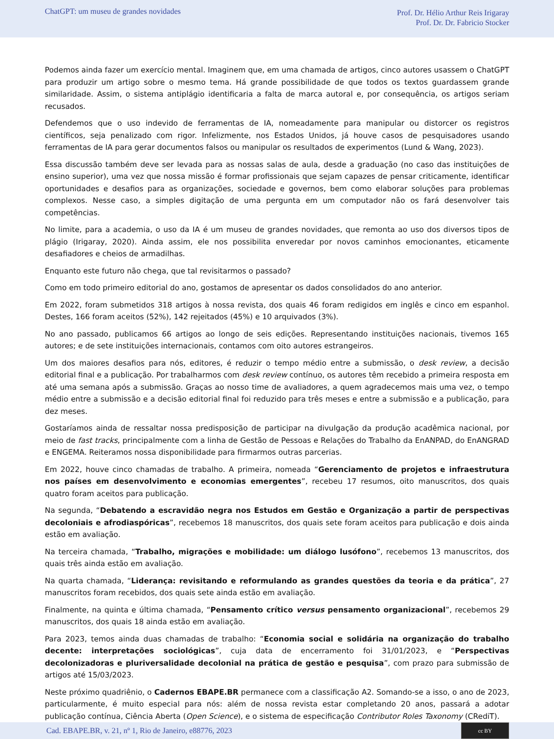ChatGPT: um museu de grandes novidades
Prof. Dr. Hélio Arthur Reis Irigaray
Prof. Dr. Dr. Fabricio Stocker
Podemos ainda fazer um exercício mental. Imaginem que, em uma chamada de artigos, cinco autores usassem o ChatGPT para produzir um artigo sobre o mesmo tema. Há grande possibilidade de que todos os textos guardassem grande similaridade. Assim, o sistema antiplágio identificaria a falta de marca autoral e, por consequência, os artigos seriam recusados.
Defendemos que o uso indevido de ferramentas de IA, nomeadamente para manipular ou distorcer os registros científicos, seja penalizado com rigor. Infelizmente, nos Estados Unidos, já houve casos de pesquisadores usando ferramentas de IA para gerar documentos falsos ou manipular os resultados de experimentos (Lund & Wang, 2023).
Essa discussão também deve ser levada para as nossas salas de aula, desde a graduação (no caso das instituições de ensino superior), uma vez que nossa missão é formar profissionais que sejam capazes de pensar criticamente, identificar oportunidades e desafios para as organizações, sociedade e governos, bem como elaborar soluções para problemas complexos. Nesse caso, a simples digitação de uma pergunta em um computador não os fará desenvolver tais competências.
No limite, para a academia, o uso da IA é um museu de grandes novidades, que remonta ao uso dos diversos tipos de plágio (Irigaray, 2020). Ainda assim, ele nos possibilita enveredar por novos caminhos emocionantes, eticamente desafiadores e cheios de armadilhas.
Enquanto este futuro não chega, que tal revisitarmos o passado?
Como em todo primeiro editorial do ano, gostamos de apresentar os dados consolidados do ano anterior.
Em 2022, foram submetidos 318 artigos à nossa revista, dos quais 46 foram redigidos em inglês e cinco em espanhol. Destes, 166 foram aceitos (52%), 142 rejeitados (45%) e 10 arquivados (3%).
No ano passado, publicamos 66 artigos ao longo de seis edições. Representando instituições nacionais, tivemos 165 autores; e de sete instituições internacionais, contamos com oito autores estrangeiros.
Um dos maiores desafios para nós, editores, é reduzir o tempo médio entre a submissão, o desk review, a decisão editorial final e a publicação. Por trabalharmos com desk review contínuo, os autores têm recebido a primeira resposta em até uma semana após a submissão. Graças ao nosso time de avaliadores, a quem agradecemos mais uma vez, o tempo médio entre a submissão e a decisão editorial final foi reduzido para três meses e entre a submissão e a publicação, para dez meses.
Gostaríamos ainda de ressaltar nossa predisposição de participar na divulgação da produção acadêmica nacional, por meio de fast tracks, principalmente com a linha de Gestão de Pessoas e Relações do Trabalho da EnANPAD, do EnANGRAD e ENGEMA. Reiteramos nossa disponibilidade para firmarmos outras parcerias.
Em 2022, houve cinco chamadas de trabalho. A primeira, nomeada “Gerenciamento de projetos e infraestrutura nos países em desenvolvimento e economias emergentes”, recebeu 17 resumos, oito manuscritos, dos quais quatro foram aceitos para publicação.
Na segunda, “Debatendo a escravidão negra nos Estudos em Gestão e Organização a partir de perspectivas decoloniais e afrodiaspóricas”, recebemos 18 manuscritos, dos quais sete foram aceitos para publicação e dois ainda estão em avaliação.
Na terceira chamada, “Trabalho, migrações e mobilidade: um diálogo lusófono”, recebemos 13 manuscritos, dos quais três ainda estão em avaliação.
Na quarta chamada, “Liderança: revisitando e reformulando as grandes questões da teoria e da prática”, 27 manuscritos foram recebidos, dos quais sete ainda estão em avaliação.
Finalmente, na quinta e última chamada, “Pensamento crítico versus pensamento organizacional”, recebemos 29 manuscritos, dos quais 18 ainda estão em avaliação.
Para 2023, temos ainda duas chamadas de trabalho: “Economia social e solidária na organização do trabalho decente: interpretações sociológicas”, cuja data de encerramento foi 31/01/2023, e “Perspectivas decolonizadoras e pluriversalidade decolonial na prática de gestão e pesquisa”, com prazo para submissão de artigos até 15/03/2023.
Neste próximo quadriênio, o Cadernos EBAPE.BR permanece com a classificação A2. Somando-se a isso, o ano de 2023, particularmente, é muito especial para nós: além de nossa revista estar completando 20 anos, passará a adotar publicação contínua, Ciência Aberta (Open Science), e o sistema de especificação Contributor Roles Taxonomy (CRediT).
Cad. EBAPE.BR, v. 21, nº 1, Rio de Janeiro, e88776, 2023
cc BY